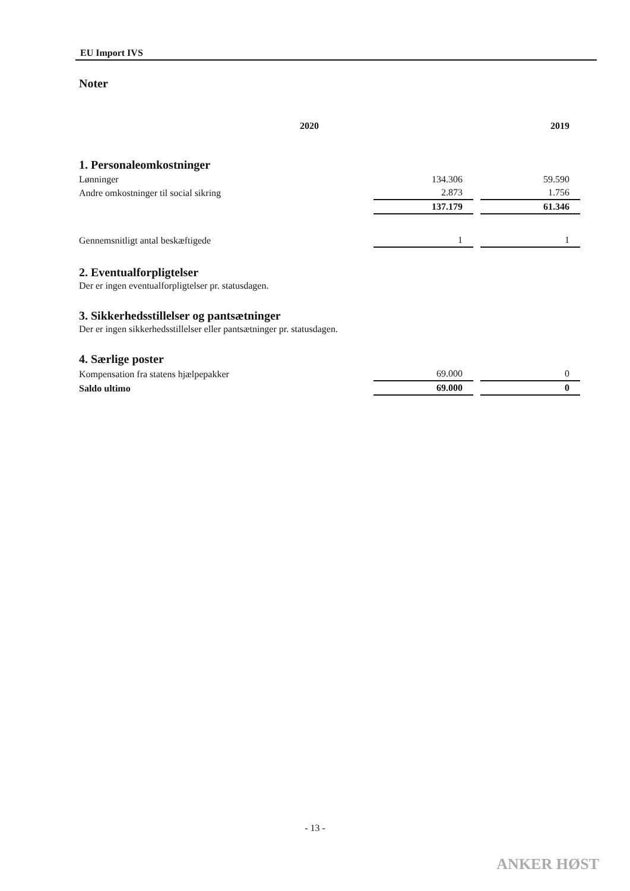EU Import IVS
Noter
| | 2020 | 2019 |
1. Personaleomkostninger
| Lønninger | 134.306 | 59.590 |
| Andre omkostninger til social sikring | 2.873 | 1.756 |
| | 137.179 | 61.346 |
| Gennemsnitligt antal beskæftigede | 1 | 1 |
2. Eventualforpligtelser
Der er ingen eventualforpligtelser pr. statusdagen.
3. Sikkerhedsstillelser og pantsætninger
Der er ingen sikkerhedsstillelser eller pantsætninger pr. statusdagen.
4. Særlige poster
| Kompensation fra statens hjælpepakker | 69.000 | 0 |
| Saldo ultimo | 69.000 | 0 |
- 13 -
ANKER HØST